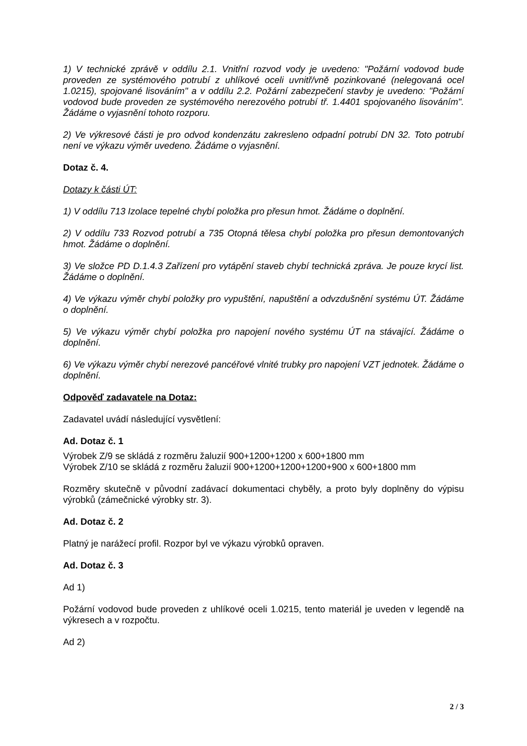1) V technické zprávě v oddílu 2.1. Vnitřní rozvod vody je uvedeno: "Požární vodovod bude proveden ze systémového potrubí z uhlíkové oceli uvnitř/vně pozinkované (nelegovaná ocel 1.0215), spojované lisováním" a v oddílu 2.2. Požární zabezpečení stavby je uvedeno: "Požární vodovod bude proveden ze systémového nerezového potrubí tř. 1.4401 spojovaného lisováním". Žádáme o vyjasnění tohoto rozporu.
2) Ve výkresové části je pro odvod kondenzátu zakresleno odpadní potrubí DN 32. Toto potrubí není ve výkazu výměr uvedeno. Žádáme o vyjasnění.
Dotaz č. 4.
Dotazy k části ÚT:
1) V oddílu 713 Izolace tepelné chybí položka pro přesun hmot. Žádáme o doplnění.
2) V oddílu 733 Rozvod potrubí a 735 Otopná tělesa chybí položka pro přesun demontovaných hmot. Žádáme o doplnění.
3) Ve složce PD D.1.4.3 Zařízení pro vytápění staveb chybí technická zpráva. Je pouze krycí list. Žádáme o doplnění.
4) Ve výkazu výměr chybí položky pro vypuštění, napuštění a odvzdušnění systému ÚT. Žádáme o doplnění.
5) Ve výkazu výměr chybí položka pro napojení nového systému ÚT na stávající. Žádáme o doplnění.
6) Ve výkazu výměr chybí nerezové pancéřové vlnité trubky pro napojení VZT jednotek. Žádáme o doplnění.
Odpověď zadavatele na Dotaz:
Zadavatel uvádí následující vysvětlení:
Ad. Dotaz č. 1
Výrobek Z/9 se skládá z rozměru žaluzií 900+1200+1200 x 600+1800 mm
Výrobek Z/10 se skládá z rozměru žaluzií 900+1200+1200+1200+900 x 600+1800 mm
Rozměry skutečně v původní zadávací dokumentaci chyběly, a proto byly doplněny do výpisu výrobků (zámečnické výrobky str. 3).
Ad. Dotaz č. 2
Platný je narážecí profil. Rozpor byl ve výkazu výrobků opraven.
Ad. Dotaz č. 3
Ad 1)
Požární vodovod bude proveden z uhlíkové oceli 1.0215, tento materiál je uveden v legendě na výkresech a v rozpočtu.
Ad 2)
2 / 3